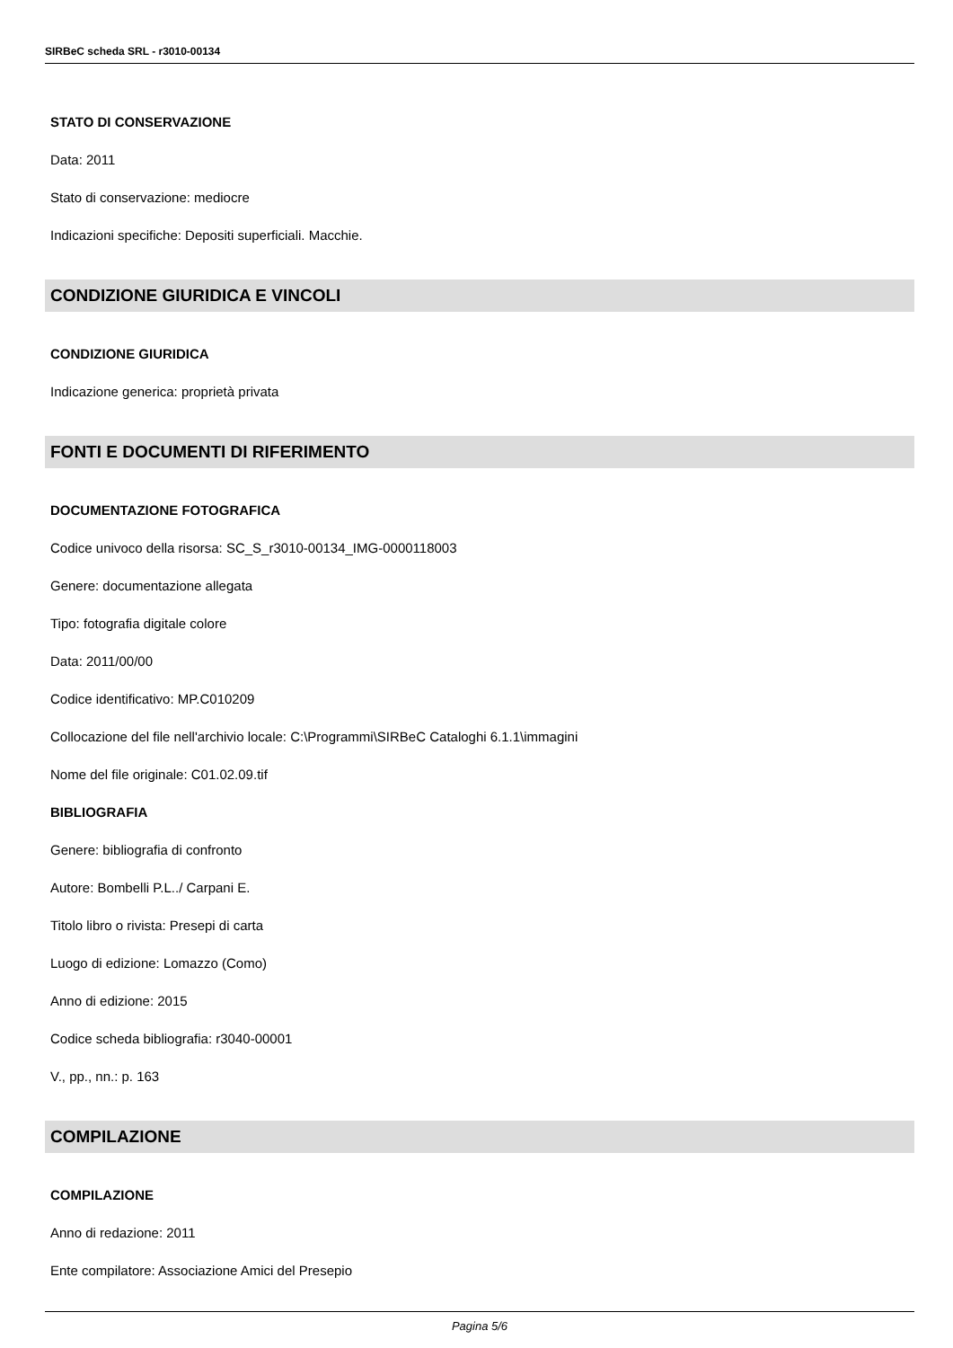SIRBeC scheda SRL - r3010-00134
STATO DI CONSERVAZIONE
Data: 2011
Stato di conservazione: mediocre
Indicazioni specifiche: Depositi superficiali. Macchie.
CONDIZIONE GIURIDICA E VINCOLI
CONDIZIONE GIURIDICA
Indicazione generica: proprietà privata
FONTI E DOCUMENTI DI RIFERIMENTO
DOCUMENTAZIONE FOTOGRAFICA
Codice univoco della risorsa: SC_S_r3010-00134_IMG-0000118003
Genere: documentazione allegata
Tipo: fotografia digitale colore
Data: 2011/00/00
Codice identificativo: MP.C010209
Collocazione del file nell'archivio locale: C:\Programmi\SIRBeC Cataloghi 6.1.1\immagini
Nome del file originale: C01.02.09.tif
BIBLIOGRAFIA
Genere: bibliografia di confronto
Autore: Bombelli P.L../ Carpani E.
Titolo libro o rivista: Presepi di carta
Luogo di edizione: Lomazzo (Como)
Anno di edizione: 2015
Codice scheda bibliografia: r3040-00001
V., pp., nn.: p. 163
COMPILAZIONE
COMPILAZIONE
Anno di redazione: 2011
Ente compilatore: Associazione Amici del Presepio
Pagina 5/6